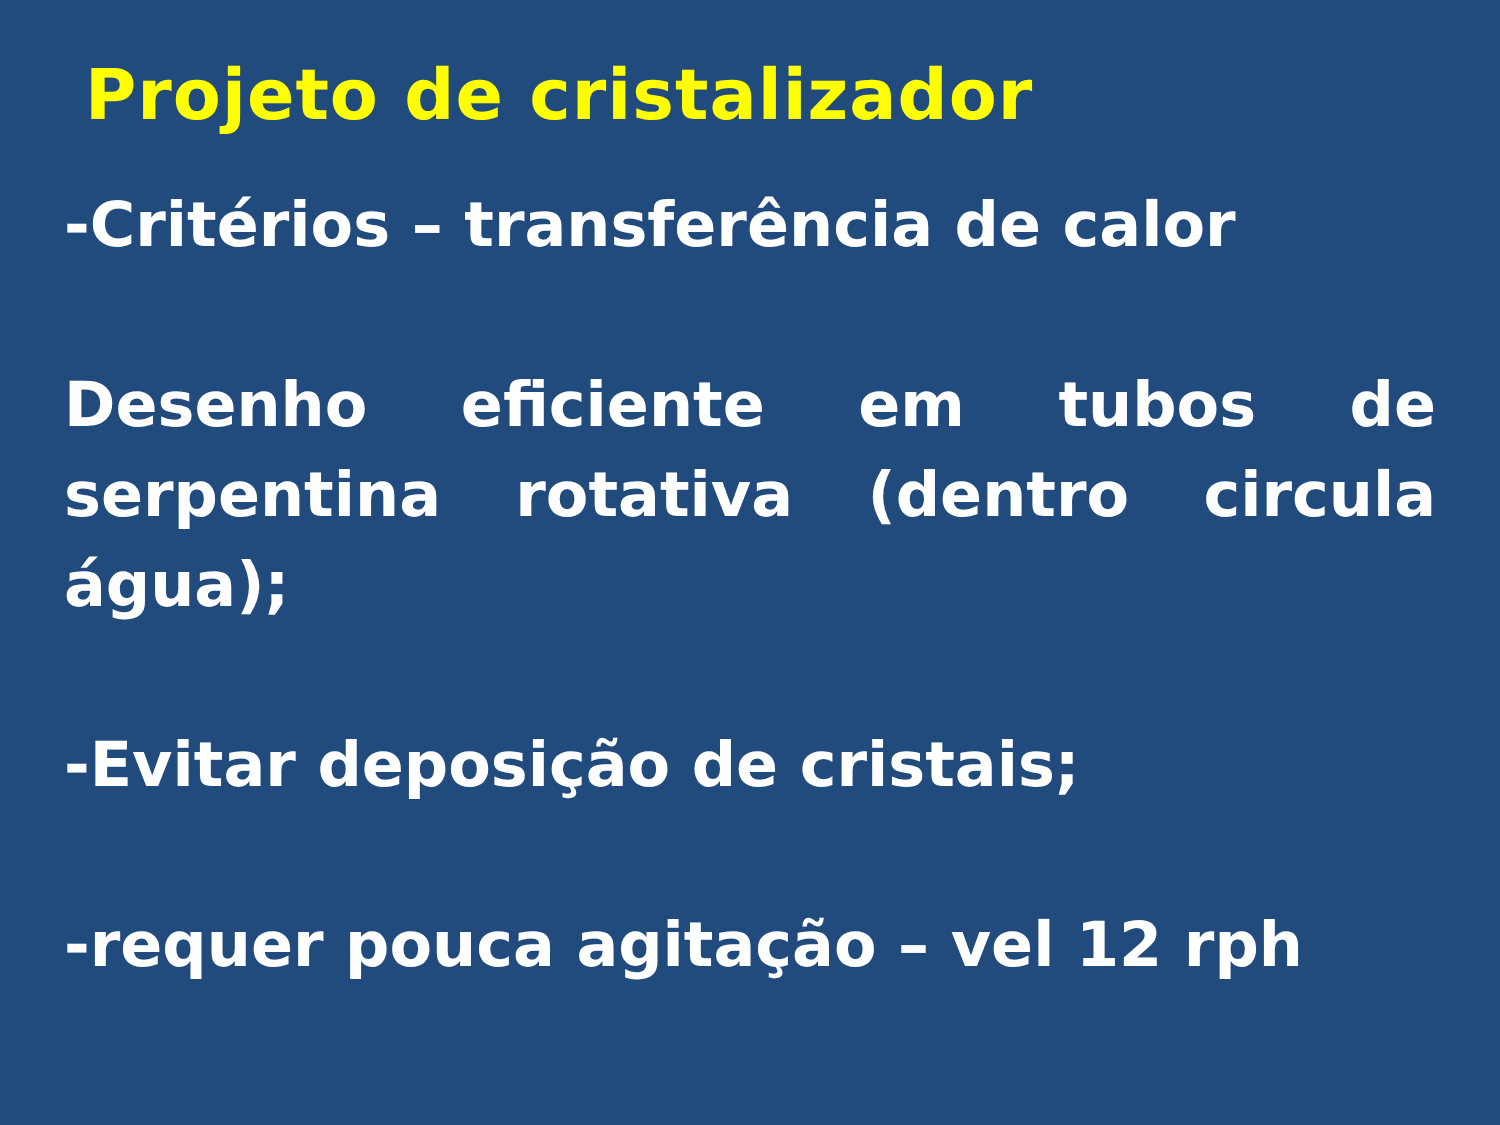Projeto de cristalizador
-Critérios – transferência de calor
Desenho eficiente em tubos de serpentina rotativa (dentro circula água);
-Evitar deposição de cristais;
-requer pouca agitação – vel 12 rph